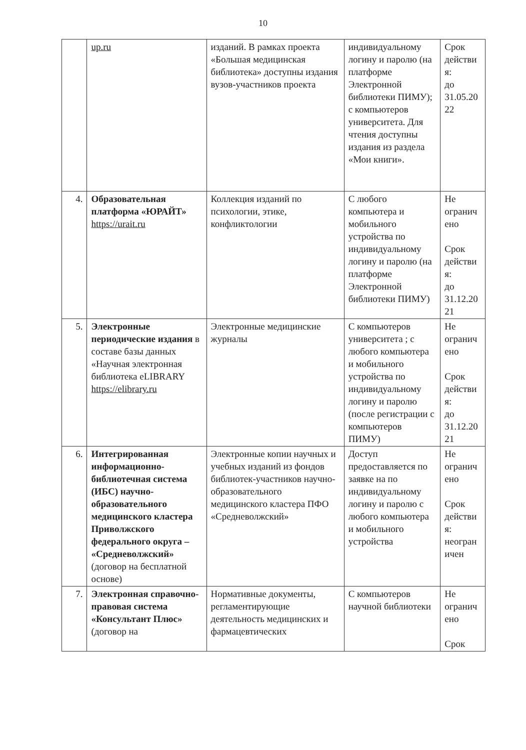10
| | up.ru | изданий. В рамках проекта «Большая медицинская библиотека» доступны издания вузов-участников проекта | индивидуальному логину и паролю (на платформе Электронной библиотеки ПИМУ); с компьютеров университета. Для чтения доступны издания из раздела «Мои книги». | Срок действи я: до 31.05.20 22 |
| 4. | Образовательная платформа «ЮРАЙТ» https://urait.ru | Коллекция изданий по психологии, этике, конфликтологии | С любого компьютера и мобильного устройства по индивидуальному логину и паролю (на платформе Электронной библиотеки ПИМУ) | Не огранич ено Срок действи я: до 31.12.20 21 |
| 5. | Электронные периодические издания в составе базы данных «Научная электронная библиотека eLIBRARY https://elibrary.ru | Электронные медицинские журналы | С компьютеров университета ; с любого компьютера и мобильного устройства по индивидуальному логину и паролю (после регистрации с компьютеров ПИМУ) | Не огранич ено Срок действи я: до 31.12.20 21 |
| 6. | Интегрированная информационно-библиотечная система (ИБС) научно-образовательного медицинского кластера Приволжского федерального округа – «Средневолжский» (договор на бесплатной основе) | Электронные копии научных и учебных изданий из фондов библиотек-участников научно-образовательного медицинского кластера ПФО «Средневолжский» | Доступ предоставляется по заявке на по индивидуальному логину и паролю с любого компьютера и мобильного устройства | Не огранич ено Срок действи я: неогран ичен |
| 7. | Электронная справочно-правовая система «Консультант Плюс» (договор на | Нормативные документы, регламентирующие деятельность медицинских и фармацевтических | С компьютеров научной библиотеки | Не огранич ено Срок |